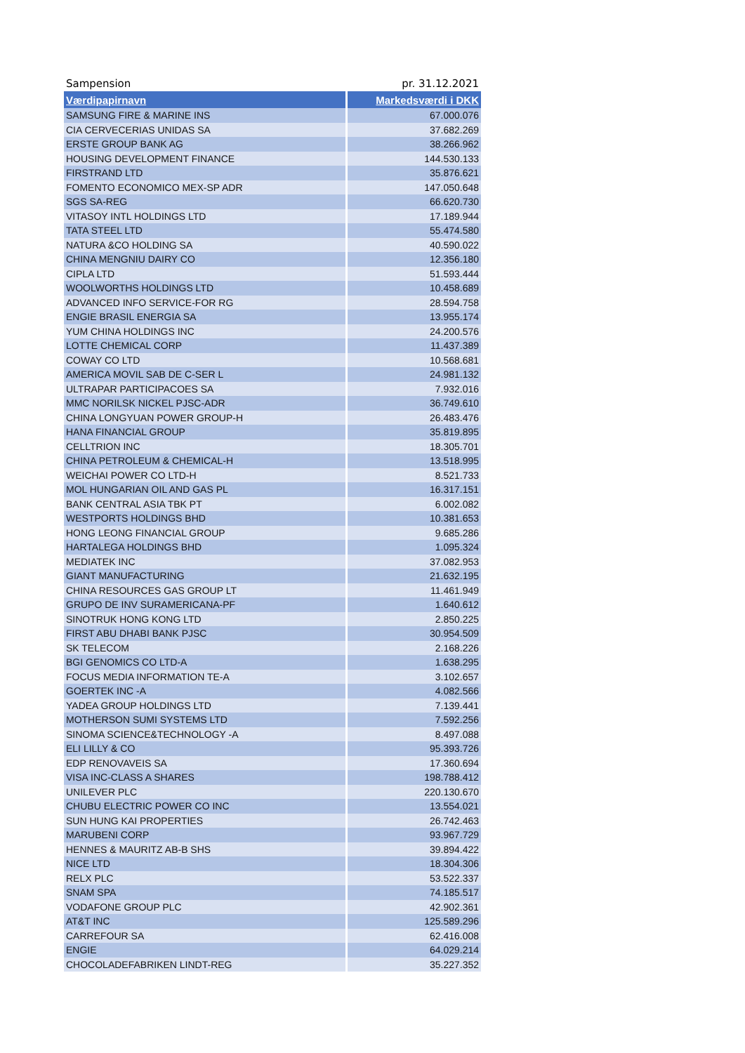Sampension pr. 31.12.2021
| Værdipapirnavn | Markedsværdi i DKK |
| --- | --- |
| SAMSUNG FIRE & MARINE INS | 67.000.076 |
| CIA CERVECERIAS UNIDAS SA | 37.682.269 |
| ERSTE GROUP BANK AG | 38.266.962 |
| HOUSING DEVELOPMENT FINANCE | 144.530.133 |
| FIRSTRAND LTD | 35.876.621 |
| FOMENTO ECONOMICO MEX-SP ADR | 147.050.648 |
| SGS SA-REG | 66.620.730 |
| VITASOY INTL HOLDINGS LTD | 17.189.944 |
| TATA STEEL LTD | 55.474.580 |
| NATURA &CO HOLDING SA | 40.590.022 |
| CHINA MENGNIU DAIRY CO | 12.356.180 |
| CIPLA LTD | 51.593.444 |
| WOOLWORTHS HOLDINGS LTD | 10.458.689 |
| ADVANCED INFO SERVICE-FOR RG | 28.594.758 |
| ENGIE BRASIL ENERGIA SA | 13.955.174 |
| YUM CHINA HOLDINGS INC | 24.200.576 |
| LOTTE CHEMICAL CORP | 11.437.389 |
| COWAY CO LTD | 10.568.681 |
| AMERICA MOVIL SAB DE C-SER L | 24.981.132 |
| ULTRAPAR PARTICIPACOES SA | 7.932.016 |
| MMC NORILSK NICKEL PJSC-ADR | 36.749.610 |
| CHINA LONGYUAN POWER GROUP-H | 26.483.476 |
| HANA FINANCIAL GROUP | 35.819.895 |
| CELLTRION INC | 18.305.701 |
| CHINA PETROLEUM & CHEMICAL-H | 13.518.995 |
| WEICHAI POWER CO LTD-H | 8.521.733 |
| MOL HUNGARIAN OIL AND GAS PL | 16.317.151 |
| BANK CENTRAL ASIA TBK PT | 6.002.082 |
| WESTPORTS HOLDINGS BHD | 10.381.653 |
| HONG LEONG FINANCIAL GROUP | 9.685.286 |
| HARTALEGA HOLDINGS BHD | 1.095.324 |
| MEDIATEK INC | 37.082.953 |
| GIANT MANUFACTURING | 21.632.195 |
| CHINA RESOURCES GAS GROUP LT | 11.461.949 |
| GRUPO DE INV SURAMERICANA-PF | 1.640.612 |
| SINOTRUK HONG KONG LTD | 2.850.225 |
| FIRST ABU DHABI BANK PJSC | 30.954.509 |
| SK TELECOM | 2.168.226 |
| BGI GENOMICS CO LTD-A | 1.638.295 |
| FOCUS MEDIA INFORMATION TE-A | 3.102.657 |
| GOERTEK INC -A | 4.082.566 |
| YADEA GROUP HOLDINGS LTD | 7.139.441 |
| MOTHERSON SUMI SYSTEMS LTD | 7.592.256 |
| SINOMA SCIENCE&TECHNOLOGY -A | 8.497.088 |
| ELI LILLY & CO | 95.393.726 |
| EDP RENOVAVEIS SA | 17.360.694 |
| VISA INC-CLASS A SHARES | 198.788.412 |
| UNILEVER PLC | 220.130.670 |
| CHUBU ELECTRIC POWER CO INC | 13.554.021 |
| SUN HUNG KAI PROPERTIES | 26.742.463 |
| MARUBENI CORP | 93.967.729 |
| HENNES & MAURITZ AB-B SHS | 39.894.422 |
| NICE LTD | 18.304.306 |
| RELX PLC | 53.522.337 |
| SNAM SPA | 74.185.517 |
| VODAFONE GROUP PLC | 42.902.361 |
| AT&T INC | 125.589.296 |
| CARREFOUR SA | 62.416.008 |
| ENGIE | 64.029.214 |
| CHOCOLADEFABRIKEN LINDT-REG | 35.227.352 |